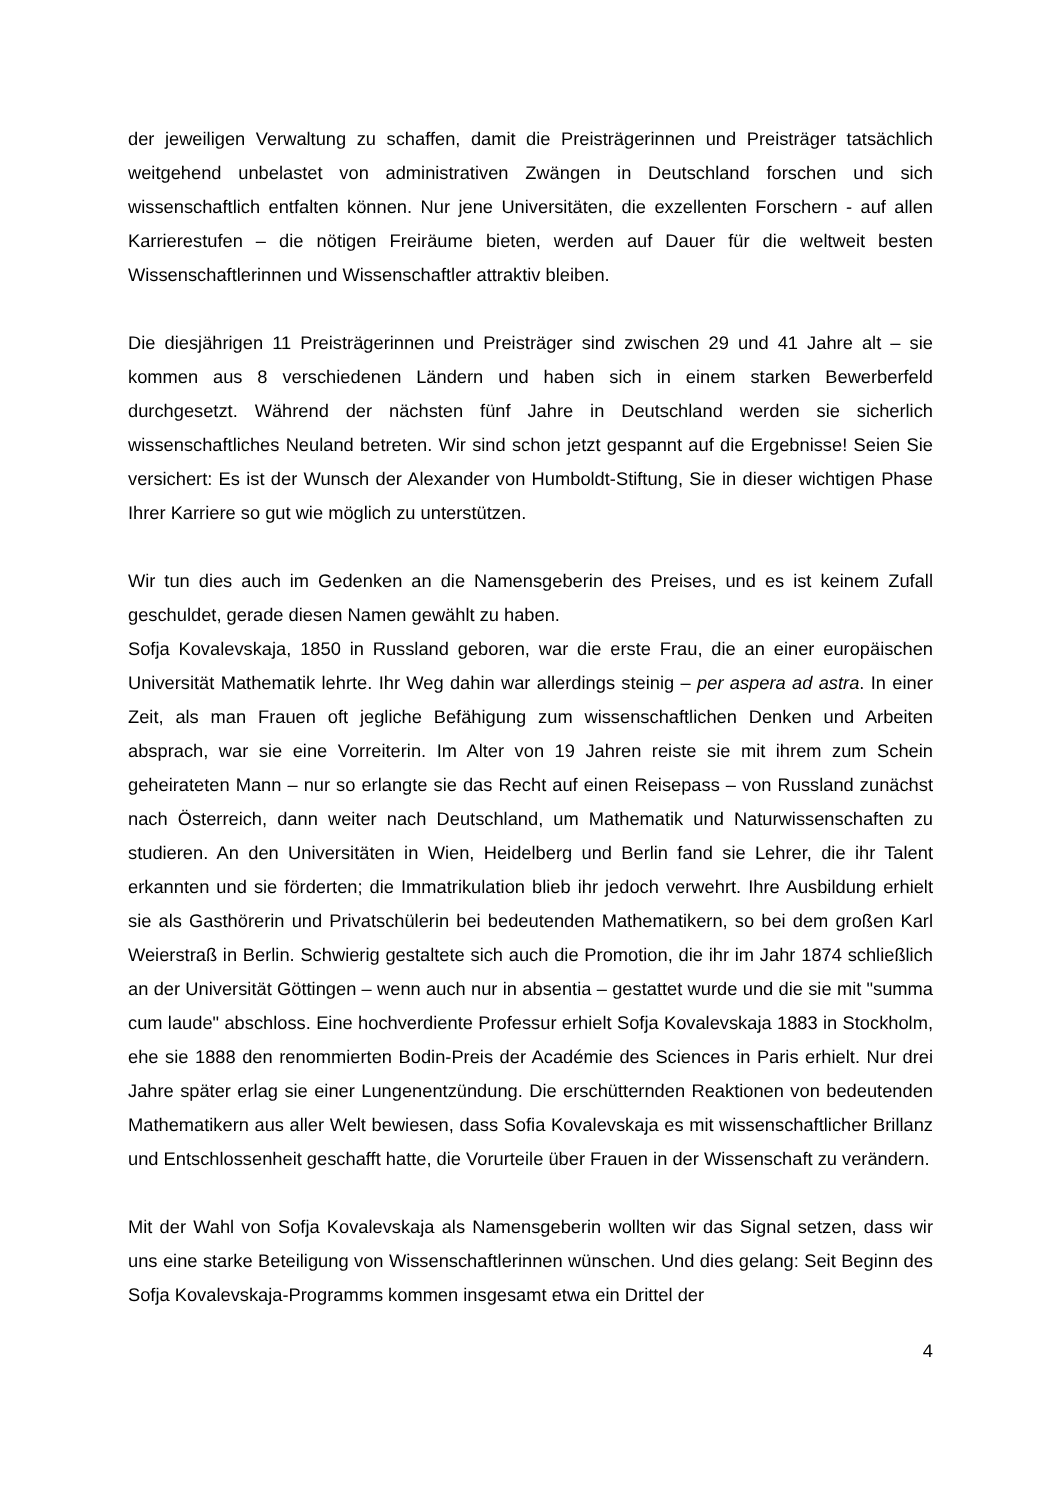der jeweiligen Verwaltung zu schaffen, damit die Preisträgerinnen und Preisträger tatsächlich weitgehend unbelastet von administrativen Zwängen in Deutschland forschen und sich wissenschaftlich entfalten können. Nur jene Universitäten, die exzellenten Forschern - auf allen Karrierestufen – die nötigen Freiräume bieten, werden auf Dauer für die weltweit besten Wissenschaftlerinnen und Wissenschaftler attraktiv bleiben.
Die diesjährigen 11 Preisträgerinnen und Preisträger sind zwischen 29 und 41 Jahre alt – sie kommen aus 8 verschiedenen Ländern und haben sich in einem starken Bewerberfeld durchgesetzt. Während der nächsten fünf Jahre in Deutschland werden sie sicherlich wissenschaftliches Neuland betreten. Wir sind schon jetzt gespannt auf die Ergebnisse! Seien Sie versichert: Es ist der Wunsch der Alexander von Humboldt-Stiftung, Sie in dieser wichtigen Phase Ihrer Karriere so gut wie möglich zu unterstützen.
Wir tun dies auch im Gedenken an die Namensgeberin des Preises, und es ist keinem Zufall geschuldet, gerade diesen Namen gewählt zu haben.
Sofja Kovalevskaja, 1850 in Russland geboren, war die erste Frau, die an einer europäischen Universität Mathematik lehrte. Ihr Weg dahin war allerdings steinig – per aspera ad astra. In einer Zeit, als man Frauen oft jegliche Befähigung zum wissenschaftlichen Denken und Arbeiten absprach, war sie eine Vorreiterin. Im Alter von 19 Jahren reiste sie mit ihrem zum Schein geheirateten Mann – nur so erlangte sie das Recht auf einen Reisepass – von Russland zunächst nach Österreich, dann weiter nach Deutschland, um Mathematik und Naturwissenschaften zu studieren. An den Universitäten in Wien, Heidelberg und Berlin fand sie Lehrer, die ihr Talent erkannten und sie förderten; die Immatrikulation blieb ihr jedoch verwehrt. Ihre Ausbildung erhielt sie als Gasthörerin und Privatschülerin bei bedeutenden Mathematikern, so bei dem großen Karl Weierstraß in Berlin. Schwierig gestaltete sich auch die Promotion, die ihr im Jahr 1874 schließlich an der Universität Göttingen – wenn auch nur in absentia – gestattet wurde und die sie mit "summa cum laude" abschloss. Eine hochverdiente Professur erhielt Sofja Kovalevskaja 1883 in Stockholm, ehe sie 1888 den renommierten Bodin-Preis der Académie des Sciences in Paris erhielt. Nur drei Jahre später erlag sie einer Lungenentzündung. Die erschütternden Reaktionen von bedeutenden Mathematikern aus aller Welt bewiesen, dass Sofia Kovalevskaja es mit wissenschaftlicher Brillanz und Entschlossenheit geschafft hatte, die Vorurteile über Frauen in der Wissenschaft zu verändern.
Mit der Wahl von Sofja Kovalevskaja als Namensgeberin wollten wir das Signal setzen, dass wir uns eine starke Beteiligung von Wissenschaftlerinnen wünschen. Und dies gelang: Seit Beginn des Sofja Kovalevskaja-Programms kommen insgesamt etwa ein Drittel der
4